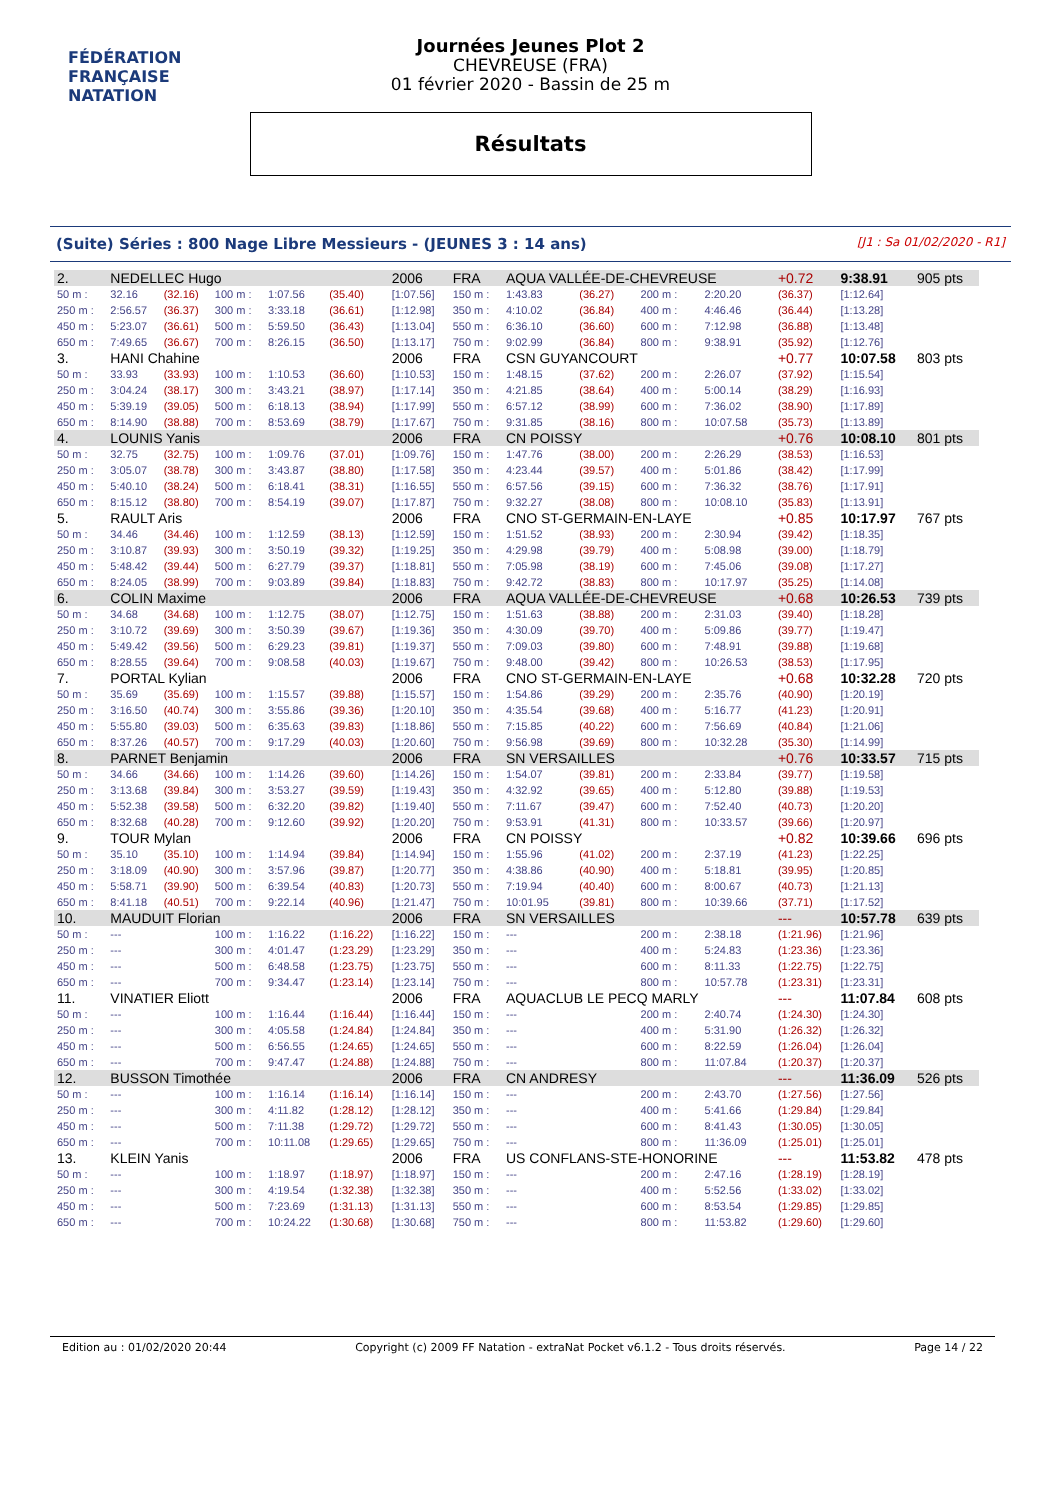FÉDÉRATION FRANÇAISE
NATATION
Journées Jeunes Plot 2
CHEVREUSE (FRA)
01 février 2020 - Bassin de 25 m
Résultats
(Suite) Séries : 800 Nage Libre Messieurs - (JEUNES 3 : 14 ans) [J1 : Sa 01/02/2020 - R1]
| 2. | NEDELLEC Hugo | | | | | 2006 | FRA | AQUA VALLÉE-DE-CHEVREUSE | | | | +0.72 | 9:38.91 | 905 pts |
| 50 m : | 32.16 | (32.16) | 100 m : | 1:07.56 | (35.40) | [1:07.56] | 150 m : | 1:43.83 | (36.27) | 200 m : | 2:20.20 | (36.37) | [1:12.64] | |
| 250 m : | 2:56.57 | (36.37) | 300 m : | 3:33.18 | (36.61) | [1:12.98] | 350 m : | 4:10.02 | (36.84) | 400 m : | 4:46.46 | (36.44) | [1:13.28] | |
| 450 m : | 5:23.07 | (36.61) | 500 m : | 5:59.50 | (36.43) | [1:13.04] | 550 m : | 6:36.10 | (36.60) | 600 m : | 7:12.98 | (36.88) | [1:13.48] | |
| 650 m : | 7:49.65 | (36.67) | 700 m : | 8:26.15 | (36.50) | [1:13.17] | 750 m : | 9:02.99 | (36.84) | 800 m : | 9:38.91 | (35.92) | [1:12.76] | |
| 3. | HANI Chahine | | | | | 2006 | FRA | CSN GUYANCOURT | | | | +0.77 | 10:07.58 | 803 pts |
| 50 m : | 33.93 | (33.93) | 100 m : | 1:10.53 | (36.60) | [1:10.53] | 150 m : | 1:48.15 | (37.62) | 200 m : | 2:26.07 | (37.92) | [1:15.54] | |
| 250 m : | 3:04.24 | (38.17) | 300 m : | 3:43.21 | (38.97) | [1:17.14] | 350 m : | 4:21.85 | (38.64) | 400 m : | 5:00.14 | (38.29) | [1:16.93] | |
| 450 m : | 5:39.19 | (39.05) | 500 m : | 6:18.13 | (38.94) | [1:17.99] | 550 m : | 6:57.12 | (38.99) | 600 m : | 7:36.02 | (38.90) | [1:17.89] | |
| 650 m : | 8:14.90 | (38.88) | 700 m : | 8:53.69 | (38.79) | [1:17.67] | 750 m : | 9:31.85 | (38.16) | 800 m : | 10:07.58 | (35.73) | [1:13.89] | |
| 4. | LOUNIS Yanis | | | | | 2006 | FRA | CN POISSY | | | | +0.76 | 10:08.10 | 801 pts |
| 50 m : | 32.75 | (32.75) | 100 m : | 1:09.76 | (37.01) | [1:09.76] | 150 m : | 1:47.76 | (38.00) | 200 m : | 2:26.29 | (38.53) | [1:16.53] | |
| 250 m : | 3:05.07 | (38.78) | 300 m : | 3:43.87 | (38.80) | [1:17.58] | 350 m : | 4:23.44 | (39.57) | 400 m : | 5:01.86 | (38.42) | [1:17.99] | |
| 450 m : | 5:40.10 | (38.24) | 500 m : | 6:18.41 | (38.31) | [1:16.55] | 550 m : | 6:57.56 | (39.15) | 600 m : | 7:36.32 | (38.76) | [1:17.91] | |
| 650 m : | 8:15.12 | (38.80) | 700 m : | 8:54.19 | (39.07) | [1:17.87] | 750 m : | 9:32.27 | (38.08) | 800 m : | 10:08.10 | (35.83) | [1:13.91] | |
| 5. | RAULT Aris | | | | | 2006 | FRA | CNO ST-GERMAIN-EN-LAYE | | | | +0.85 | 10:17.97 | 767 pts |
| 50 m : | 34.46 | (34.46) | 100 m : | 1:12.59 | (38.13) | [1:12.59] | 150 m : | 1:51.52 | (38.93) | 200 m : | 2:30.94 | (39.42) | [1:18.35] | |
| 250 m : | 3:10.87 | (39.93) | 300 m : | 3:50.19 | (39.32) | [1:19.25] | 350 m : | 4:29.98 | (39.79) | 400 m : | 5:08.98 | (39.00) | [1:18.79] | |
| 450 m : | 5:48.42 | (39.44) | 500 m : | 6:27.79 | (39.37) | [1:18.81] | 550 m : | 7:05.98 | (38.19) | 600 m : | 7:45.06 | (39.08) | [1:17.27] | |
| 650 m : | 8:24.05 | (38.99) | 700 m : | 9:03.89 | (39.84) | [1:18.83] | 750 m : | 9:42.72 | (38.83) | 800 m : | 10:17.97 | (35.25) | [1:14.08] | |
| 6. | COLIN Maxime | | | | | 2006 | FRA | AQUA VALLÉE-DE-CHEVREUSE | | | | +0.68 | 10:26.53 | 739 pts |
| 50 m : | 34.68 | (34.68) | 100 m : | 1:12.75 | (38.07) | [1:12.75] | 150 m : | 1:51.63 | (38.88) | 200 m : | 2:31.03 | (39.40) | [1:18.28] | |
| 250 m : | 3:10.72 | (39.69) | 300 m : | 3:50.39 | (39.67) | [1:19.36] | 350 m : | 4:30.09 | (39.70) | 400 m : | 5:09.86 | (39.77) | [1:19.47] | |
| 450 m : | 5:49.42 | (39.56) | 500 m : | 6:29.23 | (39.81) | [1:19.37] | 550 m : | 7:09.03 | (39.80) | 600 m : | 7:48.91 | (39.88) | [1:19.68] | |
| 650 m : | 8:28.55 | (39.64) | 700 m : | 9:08.58 | (40.03) | [1:19.67] | 750 m : | 9:48.00 | (39.42) | 800 m : | 10:26.53 | (38.53) | [1:17.95] | |
| 7. | PORTAL Kylian | | | | | 2006 | FRA | CNO ST-GERMAIN-EN-LAYE | | | | +0.68 | 10:32.28 | 720 pts |
| 50 m : | 35.69 | (35.69) | 100 m : | 1:15.57 | (39.88) | [1:15.57] | 150 m : | 1:54.86 | (39.29) | 200 m : | 2:35.76 | (40.90) | [1:20.19] | |
| 250 m : | 3:16.50 | (40.74) | 300 m : | 3:55.86 | (39.36) | [1:20.10] | 350 m : | 4:35.54 | (39.68) | 400 m : | 5:16.77 | (41.23) | [1:20.91] | |
| 450 m : | 5:55.80 | (39.03) | 500 m : | 6:35.63 | (39.83) | [1:18.86] | 550 m : | 7:15.85 | (40.22) | 600 m : | 7:56.69 | (40.84) | [1:21.06] | |
| 650 m : | 8:37.26 | (40.57) | 700 m : | 9:17.29 | (40.03) | [1:20.60] | 750 m : | 9:56.98 | (39.69) | 800 m : | 10:32.28 | (35.30) | [1:14.99] | |
| 8. | PARNET Benjamin | | | | | 2006 | FRA | SN VERSAILLES | | | | +0.76 | 10:33.57 | 715 pts |
| 50 m : | 34.66 | (34.66) | 100 m : | 1:14.26 | (39.60) | [1:14.26] | 150 m : | 1:54.07 | (39.81) | 200 m : | 2:33.84 | (39.77) | [1:19.58] | |
| 250 m : | 3:13.68 | (39.84) | 300 m : | 3:53.27 | (39.59) | [1:19.43] | 350 m : | 4:32.92 | (39.65) | 400 m : | 5:12.80 | (39.88) | [1:19.53] | |
| 450 m : | 5:52.38 | (39.58) | 500 m : | 6:32.20 | (39.82) | [1:19.40] | 550 m : | 7:11.67 | (39.47) | 600 m : | 7:52.40 | (40.73) | [1:20.20] | |
| 650 m : | 8:32.68 | (40.28) | 700 m : | 9:12.60 | (39.92) | [1:20.20] | 750 m : | 9:53.91 | (41.31) | 800 m : | 10:33.57 | (39.66) | [1:20.97] | |
| 9. | TOUR Mylan | | | | | 2006 | FRA | CN POISSY | | | | +0.82 | 10:39.66 | 696 pts |
| 50 m : | 35.10 | (35.10) | 100 m : | 1:14.94 | (39.84) | [1:14.94] | 150 m : | 1:55.96 | (41.02) | 200 m : | 2:37.19 | (41.23) | [1:22.25] | |
| 250 m : | 3:18.09 | (40.90) | 300 m : | 3:57.96 | (39.87) | [1:20.77] | 350 m : | 4:38.86 | (40.90) | 400 m : | 5:18.81 | (39.95) | [1:20.85] | |
| 450 m : | 5:58.71 | (39.90) | 500 m : | 6:39.54 | (40.83) | [1:20.73] | 550 m : | 7:19.94 | (40.40) | 600 m : | 8:00.67 | (40.73) | [1:21.13] | |
| 650 m : | 8:41.18 | (40.51) | 700 m : | 9:22.14 | (40.96) | [1:21.47] | 750 m : | 10:01.95 | (39.81) | 800 m : | 10:39.66 | (37.71) | [1:17.52] | |
| 10. | MAUDUIT Florian | | | | | 2006 | FRA | SN VERSAILLES | | | | --- | 10:57.78 | 639 pts |
| 50 m : | --- | | 100 m : | 1:16.22 | (1:16.22) | [1:16.22] | 150 m : | --- | | 200 m : | 2:38.18 | (1:21.96) | [1:21.96] | |
| 250 m : | --- | | 300 m : | 4:01.47 | (1:23.29) | [1:23.29] | 350 m : | --- | | 400 m : | 5:24.83 | (1:23.36) | [1:23.36] | |
| 450 m : | --- | | 500 m : | 6:48.58 | (1:23.75) | [1:23.75] | 550 m : | --- | | 600 m : | 8:11.33 | (1:22.75) | [1:22.75] | |
| 650 m : | --- | | 700 m : | 9:34.47 | (1:23.14) | [1:23.14] | 750 m : | --- | | 800 m : | 10:57.78 | (1:23.31) | [1:23.31] | |
| 11. | VINATIER Eliott | | | | | 2006 | FRA | AQUACLUB LE PECQ MARLY | | | | --- | 11:07.84 | 608 pts |
| 50 m : | --- | | 100 m : | 1:16.44 | (1:16.44) | [1:16.44] | 150 m : | --- | | 200 m : | 2:40.74 | (1:24.30) | [1:24.30] | |
| 250 m : | --- | | 300 m : | 4:05.58 | (1:24.84) | [1:24.84] | 350 m : | --- | | 400 m : | 5:31.90 | (1:26.32) | [1:26.32] | |
| 450 m : | --- | | 500 m : | 6:56.55 | (1:24.65) | [1:24.65] | 550 m : | --- | | 600 m : | 8:22.59 | (1:26.04) | [1:26.04] | |
| 650 m : | --- | | 700 m : | 9:47.47 | (1:24.88) | [1:24.88] | 750 m : | --- | | 800 m : | 11:07.84 | (1:20.37) | [1:20.37] | |
| 12. | BUSSON Timothée | | | | | 2006 | FRA | CN ANDRESY | | | | --- | 11:36.09 | 526 pts |
| 50 m : | --- | | 100 m : | 1:16.14 | (1:16.14) | [1:16.14] | 150 m : | --- | | 200 m : | 2:43.70 | (1:27.56) | [1:27.56] | |
| 250 m : | --- | | 300 m : | 4:11.82 | (1:28.12) | [1:28.12] | 350 m : | --- | | 400 m : | 5:41.66 | (1:29.84) | [1:29.84] | |
| 450 m : | --- | | 500 m : | 7:11.38 | (1:29.72) | [1:29.72] | 550 m : | --- | | 600 m : | 8:41.43 | (1:30.05) | [1:30.05] | |
| 650 m : | --- | | 700 m : | 10:11.08 | (1:29.65) | [1:29.65] | 750 m : | --- | | 800 m : | 11:36.09 | (1:25.01) | [1:25.01] | |
| 13. | KLEIN Yanis | | | | | 2006 | FRA | US CONFLANS-STE-HONORINE | | | | --- | 11:53.82 | 478 pts |
| 50 m : | --- | | 100 m : | 1:18.97 | (1:18.97) | [1:18.97] | 150 m : | --- | | 200 m : | 2:47.16 | (1:28.19) | [1:28.19] | |
| 250 m : | --- | | 300 m : | 4:19.54 | (1:32.38) | [1:32.38] | 350 m : | --- | | 400 m : | 5:52.56 | (1:33.02) | [1:33.02] | |
| 450 m : | --- | | 500 m : | 7:23.69 | (1:31.13) | [1:31.13] | 550 m : | --- | | 600 m : | 8:53.54 | (1:29.85) | [1:29.85] | |
| 650 m : | --- | | 700 m : | 10:24.22 | (1:30.68) | [1:30.68] | 750 m : | --- | | 800 m : | 11:53.82 | (1:29.60) | [1:29.60] | |
Edition au : 01/02/2020 20:44 Copyright (c) 2009 FF Natation - extraNat Pocket v6.1.2 - Tous droits réservés. Page 14 / 22